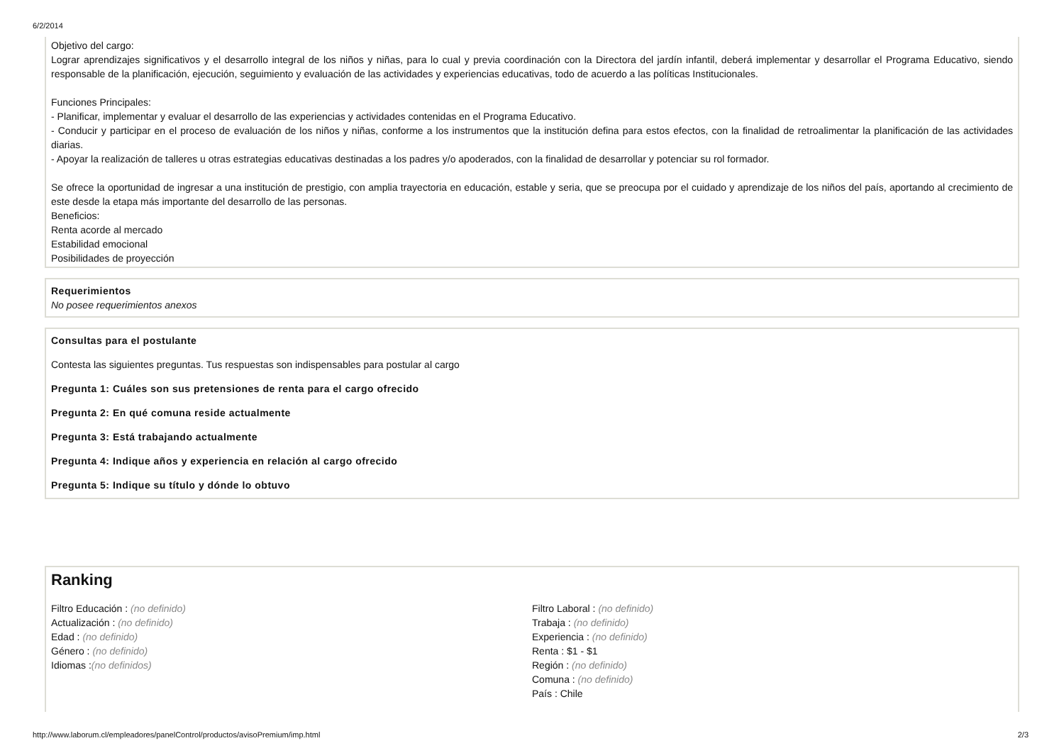6/2/2014
Objetivo del cargo:
Lograr aprendizajes significativos y el desarrollo integral de los niños y niñas, para lo cual y previa coordinación con la Directora del jardín infantil, deberá implementar y desarrollar el Programa Educativo, siendo responsable de la planificación, ejecución, seguimiento y evaluación de las actividades y experiencias educativas, todo de acuerdo a las políticas Institucionales.
Funciones Principales:
- Planificar, implementar y evaluar el desarrollo de las experiencias y actividades contenidas en el Programa Educativo.
- Conducir y participar en el proceso de evaluación de los niños y niñas, conforme a los instrumentos que la institución defina para estos efectos, con la finalidad de retroalimentar la planificación de las actividades diarias.
- Apoyar la realización de talleres u otras estrategias educativas destinadas a los padres y/o apoderados, con la finalidad de desarrollar y potenciar su rol formador.
Se ofrece la oportunidad de ingresar a una institución de prestigio, con amplia trayectoria en educación, estable y seria, que se preocupa por el cuidado y aprendizaje de los niños del país, aportando al crecimiento de este desde la etapa más importante del desarrollo de las personas.
Beneficios:
Renta acorde al mercado
Estabilidad emocional
Posibilidades de proyección
Requerimientos
No posee requerimientos anexos
Consultas para el postulante
Contesta las siguientes preguntas. Tus respuestas son indispensables para postular al cargo
Pregunta 1: Cuáles son sus pretensiones de renta para el cargo ofrecido
Pregunta 2: En qué comuna reside actualmente
Pregunta 3: Está trabajando actualmente
Pregunta 4: Indique años y experiencia en relación al cargo ofrecido
Pregunta 5: Indique su título y dónde lo obtuvo
Ranking
Filtro Educación : (no definido)
Actualización : (no definido)
Edad : (no definido)
Género : (no definido)
Idiomas :(no definidos)
Filtro Laboral : (no definido)
Trabaja : (no definido)
Experiencia : (no definido)
Renta : $1 - $1
Región : (no definido)
Comuna : (no definido)
País : Chile
http://www.laborum.cl/empleadores/panelControl/productos/avisoPremium/imp.html 2/3